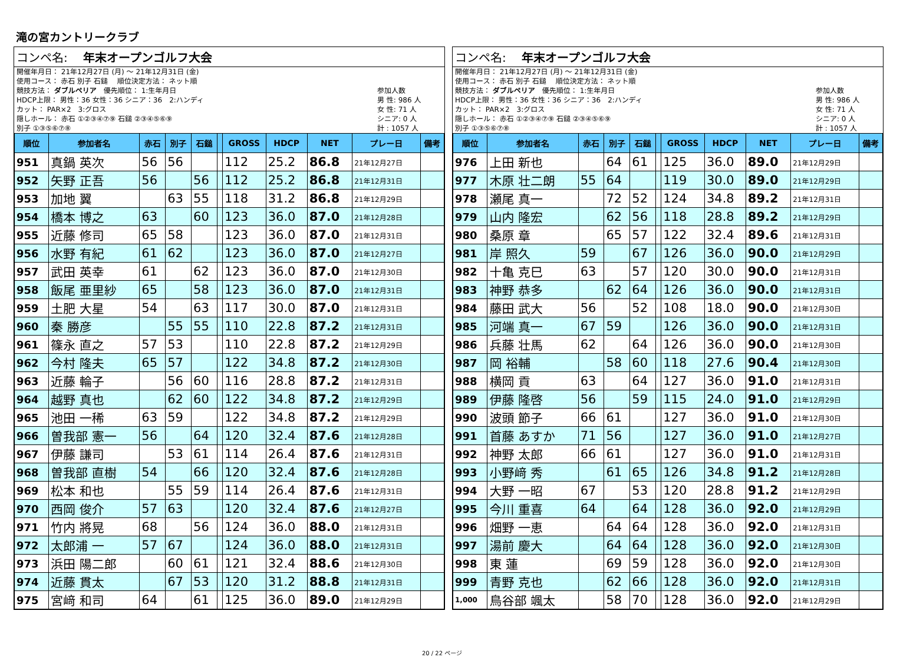滝の宮カントリークラブ
コンペ名: 年末オープンゴルフ大会
開催年月日： 21年12月27日 (月) ～ 21年12月31日 (金)
使用コース： 赤石 別子 石鎚 　順位決定方法： ネット順
競技方法： ダブルペリア　優先順位： 1:生年月日
HDCP上限： 男性：36 女性：36 シニア：36　2:ハンディ
カット： PAR×2　3:グロス
隠しホール： 赤石 ①②③④⑦⑨ 石鎚 ②③④⑤⑥⑨
別子 ①③⑤⑥⑦⑧
参加人数
男 性: 986 人
女 性: 71 人
シニア: 0 人
計 : 1057 人
| 順位 | 参加者名 | 赤石 | 別子 | 石鎚 | | GROSS | HDCP | NET | プレー日 | 備考 |
| --- | --- | --- | --- | --- | --- | --- | --- | --- | --- | --- |
| 951 | 真鍋 英次 | 56 | 56 | | | 112 | 25.2 | 86.8 | 21年12月27日 | |
| 952 | 矢野 正吾 | 56 | | 56 | | 112 | 25.2 | 86.8 | 21年12月31日 | |
| 953 | 加地 翼 | | 63 | 55 | | 118 | 31.2 | 86.8 | 21年12月29日 | |
| 954 | 橋本 博之 | 63 | | 60 | | 123 | 36.0 | 87.0 | 21年12月28日 | |
| 955 | 近藤 修司 | 65 | 58 | | | 123 | 36.0 | 87.0 | 21年12月31日 | |
| 956 | 水野 有紀 | 61 | 62 | | | 123 | 36.0 | 87.0 | 21年12月27日 | |
| 957 | 武田 英幸 | 61 | | 62 | | 123 | 36.0 | 87.0 | 21年12月30日 | |
| 958 | 飯尾 亜里紗 | 65 | | 58 | | 123 | 36.0 | 87.0 | 21年12月31日 | |
| 959 | 土肥 大星 | 54 | | 63 | | 117 | 30.0 | 87.0 | 21年12月31日 | |
| 960 | 秦 勝彦 | | 55 | 55 | | 110 | 22.8 | 87.2 | 21年12月31日 | |
| 961 | 篠永 直之 | 57 | 53 | | | 110 | 22.8 | 87.2 | 21年12月29日 | |
| 962 | 今村 隆夫 | 65 | 57 | | | 122 | 34.8 | 87.2 | 21年12月30日 | |
| 963 | 近藤 輪子 | | 56 | 60 | | 116 | 28.8 | 87.2 | 21年12月31日 | |
| 964 | 越野 真也 | | 62 | 60 | | 122 | 34.8 | 87.2 | 21年12月29日 | |
| 965 | 池田 一稀 | 63 | 59 | | | 122 | 34.8 | 87.2 | 21年12月29日 | |
| 966 | 曽我部 憲一 | 56 | | 64 | | 120 | 32.4 | 87.6 | 21年12月28日 | |
| 967 | 伊藤 謙司 | | 53 | 61 | | 114 | 26.4 | 87.6 | 21年12月31日 | |
| 968 | 曽我部 直樹 | 54 | | 66 | | 120 | 32.4 | 87.6 | 21年12月28日 | |
| 969 | 松本 和也 | | 55 | 59 | | 114 | 26.4 | 87.6 | 21年12月31日 | |
| 970 | 西岡 俊介 | 57 | 63 | | | 120 | 32.4 | 87.6 | 21年12月27日 | |
| 971 | 竹内 將晃 | 68 | | 56 | | 124 | 36.0 | 88.0 | 21年12月31日 | |
| 972 | 太郎浦 一 | 57 | 67 | | | 124 | 36.0 | 88.0 | 21年12月31日 | |
| 973 | 浜田 陽二郎 | | 60 | 61 | | 121 | 32.4 | 88.6 | 21年12月30日 | |
| 974 | 近藤 貫太 | | 67 | 53 | | 120 | 31.2 | 88.8 | 21年12月31日 | |
| 975 | 宮﨑 和司 | 64 | | 61 | | 125 | 36.0 | 89.0 | 21年12月29日 | |
コンペ名: 年末オープンゴルフ大会
開催年月日： 21年12月27日 (月) ～ 21年12月31日 (金)
使用コース： 赤石 別子 石鎚 　順位決定方法： ネット順
競技方法： ダブルペリア　優先順位： 1:生年月日
HDCP上限： 男性：36 女性：36 シニア：36　2:ハンディ
カット： PAR×2　3:グロス
隠しホール： 赤石 ①②③④⑦⑨ 石鎚 ②③④⑤⑥⑨
別子 ①③⑤⑥⑦⑧
参加人数
男 性: 986 人
女 性: 71 人
シニア: 0 人
計 : 1057 人
| 順位 | 参加者名 | 赤石 | 別子 | 石鎚 | | GROSS | HDCP | NET | プレー日 | 備考 |
| --- | --- | --- | --- | --- | --- | --- | --- | --- | --- | --- |
| 976 | 上田 新也 | | 64 | 61 | | 125 | 36.0 | 89.0 | 21年12月29日 | |
| 977 | 木原 壮二朗 | 55 | 64 | | | 119 | 30.0 | 89.0 | 21年12月29日 | |
| 978 | 瀬尾 真一 | | 72 | 52 | | 124 | 34.8 | 89.2 | 21年12月31日 | |
| 979 | 山内 隆宏 | | 62 | 56 | | 118 | 28.8 | 89.2 | 21年12月29日 | |
| 980 | 桑原 章 | | 65 | 57 | | 122 | 32.4 | 89.6 | 21年12月31日 | |
| 981 | 岸 照久 | 59 | | 67 | | 126 | 36.0 | 90.0 | 21年12月29日 | |
| 982 | 十亀 克巳 | 63 | | 57 | | 120 | 30.0 | 90.0 | 21年12月31日 | |
| 983 | 神野 恭多 | | 62 | 64 | | 126 | 36.0 | 90.0 | 21年12月31日 | |
| 984 | 藤田 武大 | 56 | | 52 | | 108 | 18.0 | 90.0 | 21年12月30日 | |
| 985 | 河端 真一 | 67 | 59 | | | 126 | 36.0 | 90.0 | 21年12月31日 | |
| 986 | 兵藤 壮馬 | 62 | | 64 | | 126 | 36.0 | 90.0 | 21年12月30日 | |
| 987 | 岡 裕輔 | | 58 | 60 | | 118 | 27.6 | 90.4 | 21年12月30日 | |
| 988 | 横岡 貢 | 63 | | 64 | | 127 | 36.0 | 91.0 | 21年12月31日 | |
| 989 | 伊藤 隆啓 | 56 | | 59 | | 115 | 24.0 | 91.0 | 21年12月29日 | |
| 990 | 波頭 節子 | 66 | 61 | | | 127 | 36.0 | 91.0 | 21年12月30日 | |
| 991 | 首藤 あすか | 71 | 56 | | | 127 | 36.0 | 91.0 | 21年12月27日 | |
| 992 | 神野 太郎 | 66 | 61 | | | 127 | 36.0 | 91.0 | 21年12月31日 | |
| 993 | 小野﨑 秀 | | 61 | 65 | | 126 | 34.8 | 91.2 | 21年12月28日 | |
| 994 | 大野 一昭 | 67 | | 53 | | 120 | 28.8 | 91.2 | 21年12月29日 | |
| 995 | 今川 重喜 | 64 | | 64 | | 128 | 36.0 | 92.0 | 21年12月29日 | |
| 996 | 畑野 一恵 | | 64 | 64 | | 128 | 36.0 | 92.0 | 21年12月31日 | |
| 997 | 湯前 慶大 | | 64 | 64 | | 128 | 36.0 | 92.0 | 21年12月30日 | |
| 998 | 東 蓮 | | 69 | 59 | | 128 | 36.0 | 92.0 | 21年12月30日 | |
| 999 | 青野 克也 | | 62 | 66 | | 128 | 36.0 | 92.0 | 21年12月31日 | |
| 1,000 | 鳥谷部 颯太 | | 58 | 70 | | 128 | 36.0 | 92.0 | 21年12月29日 | |
20 / 22 ページ